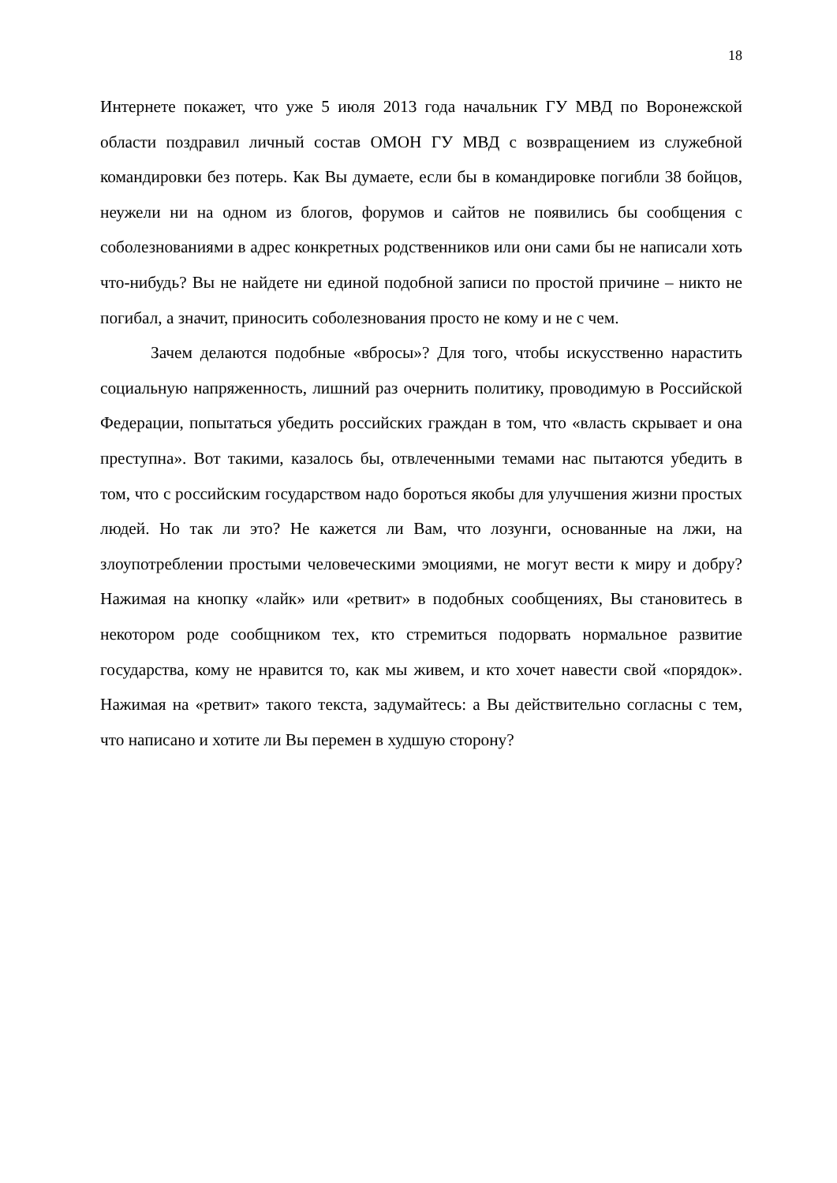18
Интернете покажет, что уже 5 июля 2013 года начальник ГУ МВД по Воронежской области поздравил личный состав ОМОН ГУ МВД с возвращением из служебной командировки без потерь. Как Вы думаете, если бы в командировке погибли 38 бойцов, неужели ни на одном из блогов, форумов и сайтов не появились бы сообщения с соболезнованиями в адрес конкретных родственников или они сами бы не написали хоть что-нибудь? Вы не найдете ни единой подобной записи по простой причине – никто не погибал, а значит, приносить соболезнования просто не кому и не с чем.
Зачем делаются подобные «вбросы»? Для того, чтобы искусственно нарастить социальную напряженность, лишний раз очернить политику, проводимую в Российской Федерации, попытаться убедить российских граждан в том, что «власть скрывает и она преступна». Вот такими, казалось бы, отвлеченными темами нас пытаются убедить в том, что с российским государством надо бороться якобы для улучшения жизни простых людей. Но так ли это? Не кажется ли Вам, что лозунги, основанные на лжи, на злоупотреблении простыми человеческими эмоциями, не могут вести к миру и добру? Нажимая на кнопку «лайк» или «ретвит» в подобных сообщениях, Вы становитесь в некотором роде сообщником тех, кто стремиться подорвать нормальное развитие государства, кому не нравится то, как мы живем, и кто хочет навести свой «порядок». Нажимая на «ретвит» такого текста, задумайтесь: а Вы действительно согласны с тем, что написано и хотите ли Вы перемен в худшую сторону?